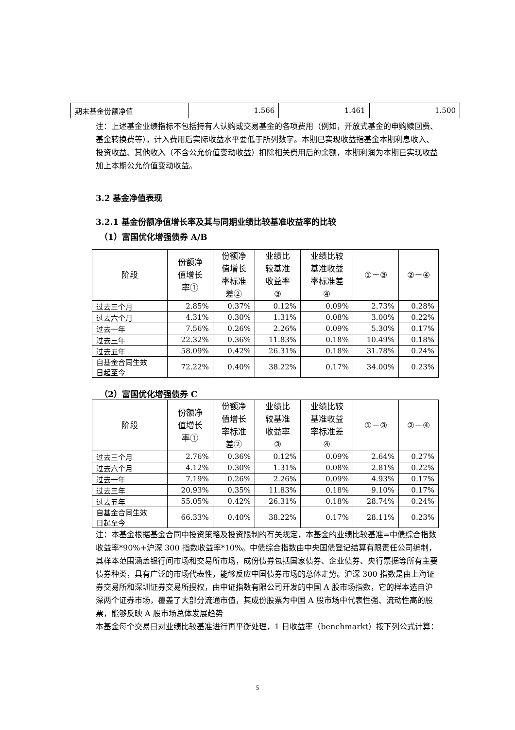| 期末基金份额净值 | 1.566 | 1.461 | 1.500 |
注：上述基金业绩指标不包括持有人认购或交易基金的各项费用（例如，开放式基金的申购赎回费、基金转换费等），计入费用后实际收益水平要低于所列数字。本期已实现收益指基金本期利息收入、投资收益、其他收入（不含公允价值变动收益）扣除相关费用后的余额，本期利润为本期已实现收益加上本期公允价值变动收益。
3.2 基金净值表现
3.2.1 基金份额净值增长率及其与同期业绩比较基准收益率的比较
（1）富国优化增强债券 A/B
| 阶段 | 份额净 值增长 率① | 份额净 值增长 率标准 差② | 业绩比 较基准 收益率 ③ | 业绩比较 基准收益 率标准差 ④ | ①－③ | ②－④ |
| --- | --- | --- | --- | --- | --- | --- |
| 过去三个月 | 2.85% | 0.37% | 0.12% | 0.09% | 2.73% | 0.28% |
| 过去六个月 | 4.31% | 0.30% | 1.31% | 0.08% | 3.00% | 0.22% |
| 过去一年 | 7.56% | 0.26% | 2.26% | 0.09% | 5.30% | 0.17% |
| 过去三年 | 22.32% | 0.36% | 11.83% | 0.18% | 10.49% | 0.18% |
| 过去五年 | 58.09% | 0.42% | 26.31% | 0.18% | 31.78% | 0.24% |
| 自基金合同生效 日起至今 | 72.22% | 0.40% | 38.22% | 0.17% | 34.00% | 0.23% |
（2）富国优化增强债券 C
| 阶段 | 份额净 值增长 率① | 份额净 值增长 率标准 差② | 业绩比 较基准 收益率 ③ | 业绩比较 基准收益 率标准差 ④ | ①－③ | ②－④ |
| --- | --- | --- | --- | --- | --- | --- |
| 过去三个月 | 2.76% | 0.36% | 0.12% | 0.09% | 2.64% | 0.27% |
| 过去六个月 | 4.12% | 0.30% | 1.31% | 0.08% | 2.81% | 0.22% |
| 过去一年 | 7.19% | 0.26% | 2.26% | 0.09% | 4.93% | 0.17% |
| 过去三年 | 20.93% | 0.35% | 11.83% | 0.18% | 9.10% | 0.17% |
| 过去五年 | 55.05% | 0.42% | 26.31% | 0.18% | 28.74% | 0.24% |
| 自基金合同生效 日起至今 | 66.33% | 0.40% | 38.22% | 0.17% | 28.11% | 0.23% |
注：本基金根据基金合同中投资策略及投资限制的有关规定，本基金的业绩比较基准=中债综合指数收益率*90%+沪深 300 指数收益率*10%。中债综合指数由中央国债登记结算有限责任公司编制，其样本范围涵盖银行间市场和交易所市场，成份债券包括国家债券、企业债券、央行票据等所有主要债券种类，具有广泛的市场代表性，能够反应中国债券市场的总体走势。沪深 300 指数是由上海证券交易所和深圳证券交易所授权，由中证指数有限公司开发的中国 A 股市场指数，它的样本选自沪深两个证券市场，覆盖了大部分流通市值，其成份股票为中国 A 股市场中代表性强、流动性高的股票，能够反映 A 股市场总体发展趋势
本基金每个交易日对业绩比较基准进行再平衡处理，1 日收益率（benchmarkt）按下列公式计算：
5